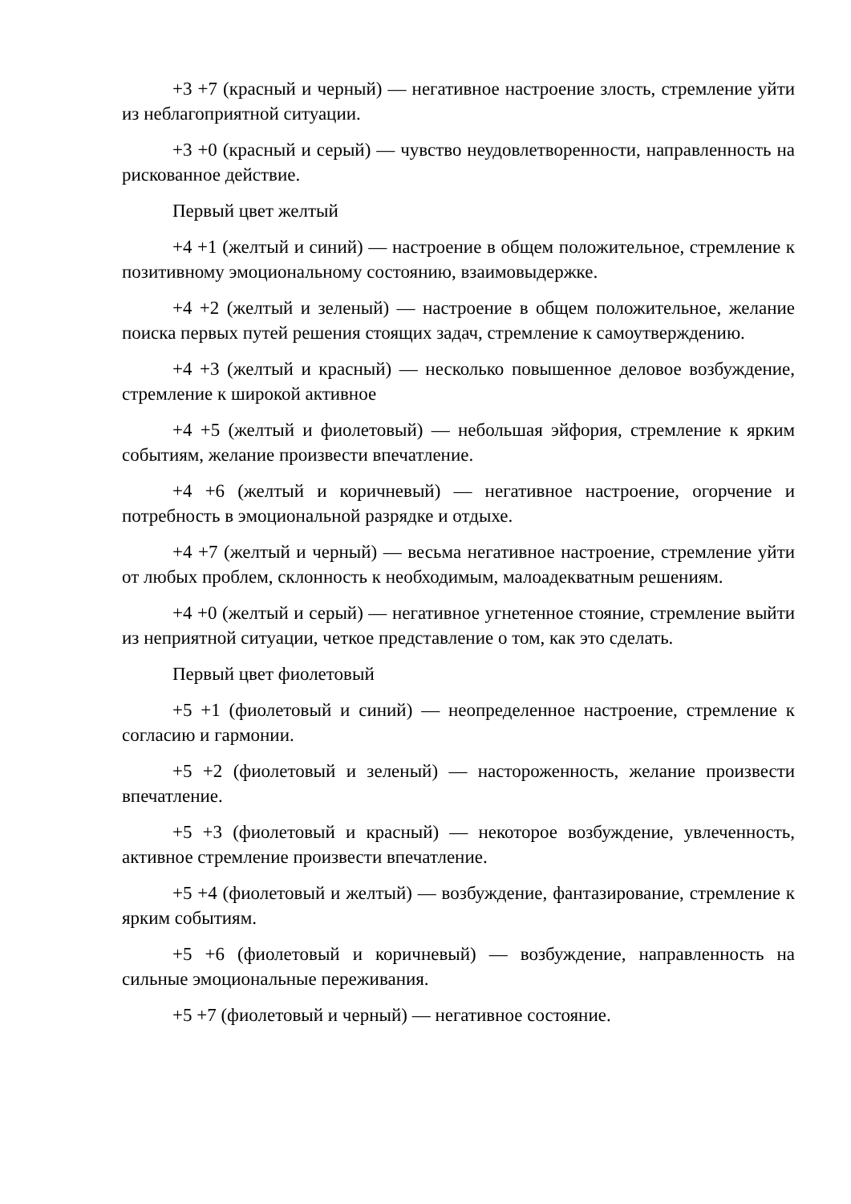+3 +7 (красный и черный) — негативное настроение злость, стремление уйти из неблагоприятной ситуации.
+3 +0 (красный и серый) — чувство неудовлетворенности, направленность на рискованное действие.
Первый цвет желтый
+4 +1 (желтый и синий) — настроение в общем положительное, стремление к позитивному эмоциональному состоянию, взаимовыдержке.
+4 +2 (желтый и зеленый) — настроение в общем положительное, желание поиска первых путей решения стоящих задач, стремление к самоутверждению.
+4 +3 (желтый и красный) — несколько повышенное деловое возбуждение, стремление к широкой активное
+4 +5 (желтый и фиолетовый) — небольшая эйфория, стремление к ярким событиям, желание произвести впечатление.
+4 +6 (желтый и коричневый) — негативное настроение, огорчение и потребность в эмоциональной разрядке и отдыхе.
+4 +7 (желтый и черный) — весьма негативное настроение, стремление уйти от любых проблем, склонность к необходимым, малоадекватным решениям.
+4 +0 (желтый и серый) — негативное угнетенное стояние, стремление выйти из неприятной ситуации, четкое представление о том, как это сделать.
Первый цвет фиолетовый
+5 +1 (фиолетовый и синий) — неопределенное настроение, стремление к согласию и гармонии.
+5 +2 (фиолетовый и зеленый) — настороженность, желание произвести впечатление.
+5 +3 (фиолетовый и красный) — некоторое возбуждение, увлеченность, активное стремление произвести впечатление.
+5 +4 (фиолетовый и желтый) — возбуждение, фантазирование, стремление к ярким событиям.
+5 +6 (фиолетовый и коричневый) — возбуждение, направленность на сильные эмоциональные переживания.
+5 +7 (фиолетовый и черный) — негативное состояние.